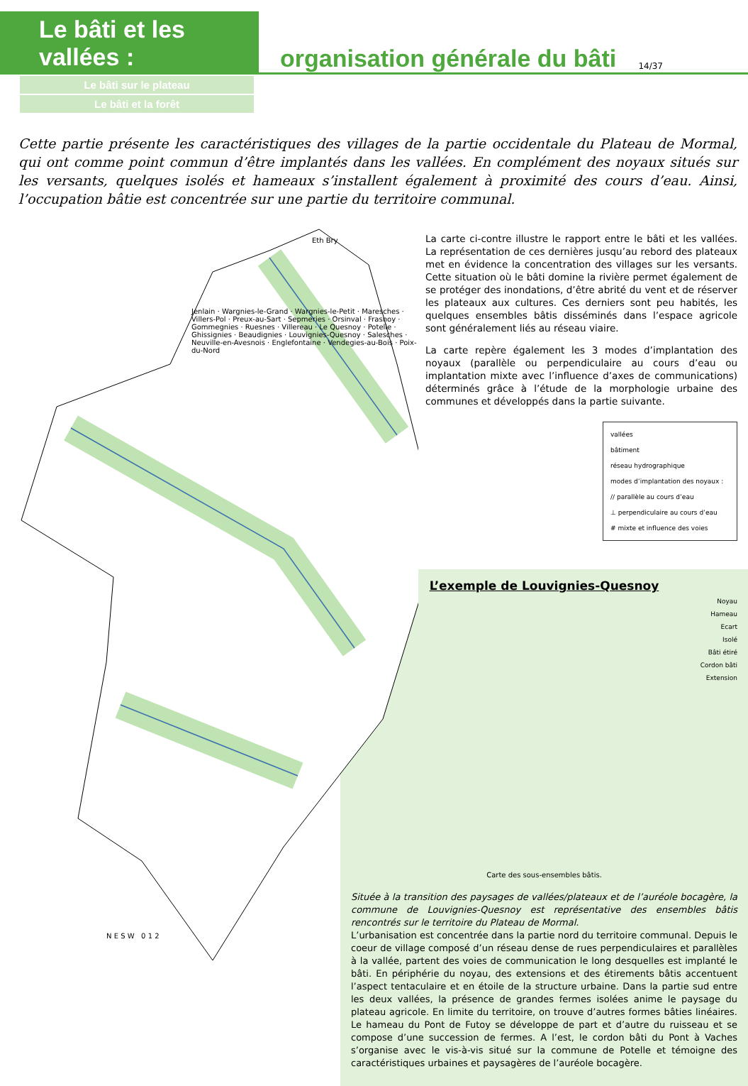Le bâti et les vallées :
organisation générale du bâti
14/37
Le bâti sur le plateau
Le bâti et la forêt
Cette partie présente les caractéristiques des villages de la partie occidentale du Plateau de Mormal, qui ont comme point commun d’être implantés dans les vallées. En complément des noyaux situés sur les versants, quelques isolés et hameaux s’installent également à proximité des cours d’eau. Ainsi, l’occupation bâtie est concentrée sur une partie du territoire communal.
Eth Bry
Jenlain · Wargnies-le-Grand · Wargnies-le-Petit · Maresches · Villers-Pol · Preux-au-Sart · Sepmeries · Orsinval · Frasnoy · Gommegnies · Ruesnes · Villereau · Le Quesnoy · Potelle · Ghissignies · Beaudignies · Louvignies-Quesnoy · Salesches · Neuville-en-Avesnois · Englefontaine · Vendegies-au-Bois · Poix-du-Nord
N E S W 0 1 2
La carte ci-contre illustre le rapport entre le bâti et les vallées. La représentation de ces dernières jusqu’au rebord des plateaux met en évidence la concentration des villages sur les versants. Cette situation où le bâti domine la rivière permet également de se protéger des inondations, d’être abrité du vent et de réserver les plateaux aux cultures. Ces derniers sont peu habités, les quelques ensembles bâtis disséminés dans l’espace agricole sont généralement liés au réseau viaire.
La carte repère également les 3 modes d’implantation des noyaux (parallèle ou perpendiculaire au cours d’eau ou implantation mixte avec l’influence d’axes de communications) déterminés grâce à l’étude de la morphologie urbaine des communes et développés dans la partie suivante.
vallées
bâtiment
réseau hydrographique
modes d’implantation des noyaux :
// parallèle au cours d’eau
⊥ perpendiculaire au cours d’eau
# mixte et influence des voies
L’exemple de Louvignies-Quesnoy
Noyau
Hameau
Ecart
Isolé
Bâti étiré
Cordon bâti
Extension
Carte des sous-ensembles bâtis.
Située à la transition des paysages de vallées/plateaux et de l’auréole bocagère, la commune de Louvignies-Quesnoy est représentative des ensembles bâtis rencontrés sur le territoire du Plateau de Mormal.
L’urbanisation est concentrée dans la partie nord du territoire communal. Depuis le coeur de village composé d’un réseau dense de rues perpendiculaires et parallèles à la vallée, partent des voies de communication le long desquelles est implanté le bâti. En périphérie du noyau, des extensions et des étirements bâtis accentuent l’aspect tentaculaire et en étoile de la structure urbaine. Dans la partie sud entre les deux vallées, la présence de grandes fermes isolées anime le paysage du plateau agricole. En limite du territoire, on trouve d’autres formes bâties linéaires. Le hameau du Pont de Futoy se développe de part et d’autre du ruisseau et se compose d’une succession de fermes. A l’est, le cordon bâti du Pont à Vaches s’organise avec le vis-à-vis situé sur la commune de Potelle et témoigne des caractéristiques urbaines et paysagères de l’auréole bocagère.